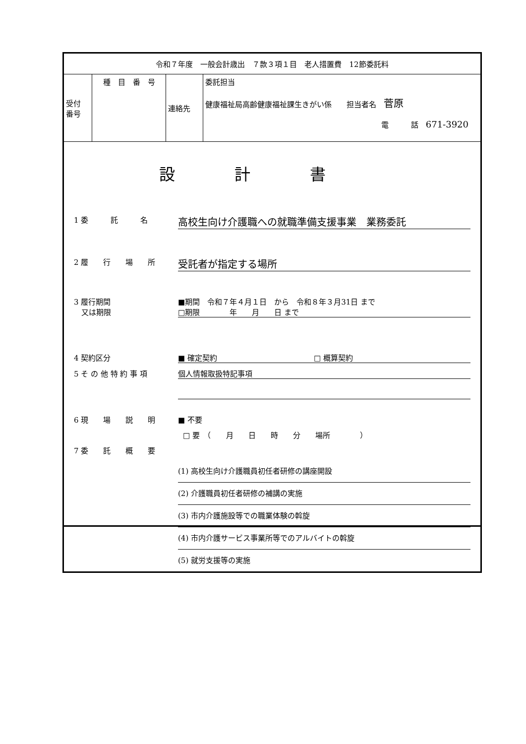| 令和７年度 一般会計歳出 ７款３項１目 老人措置費 12節委託料 | | | |
| 受付 番号 | 種 目 番 号 | 連絡先 | 委託担当 健康福祉局高齢健康福祉課生きがい係 担当者名 菅原 電 話 671-3920 |
設計書
1 委　　　託　　　名
高校生向け介護職への就職準備支援事業　業務委託
2 履　　行　　場　　所
受託者が指定する場所
3 履行期間
　又は期限
■期間　令和７年４月１日　から　令和８年３月31日 まで
□期限　　　　年　　月　　日 まで
4 契約区分 ■ 確定契約　　　　　　　　　　　　　□ 概算契約
5 そ の 他 特 約 事 項 個人情報取扱特記事項
6 現　　場　　説　　明 ■ 不要
□ 要　（　　月　　日　　時　　分　　場所　　　　）
7 委　　託　　概　　要
(1) 高校生向け介護職員初任者研修の講座開設
(2) 介護職員初任者研修の補講の実施
(3) 市内介護施設等での職業体験の斡旋
(4) 市内介護サービス事業所等でのアルバイトの斡旋
(5) 就労支援等の実施